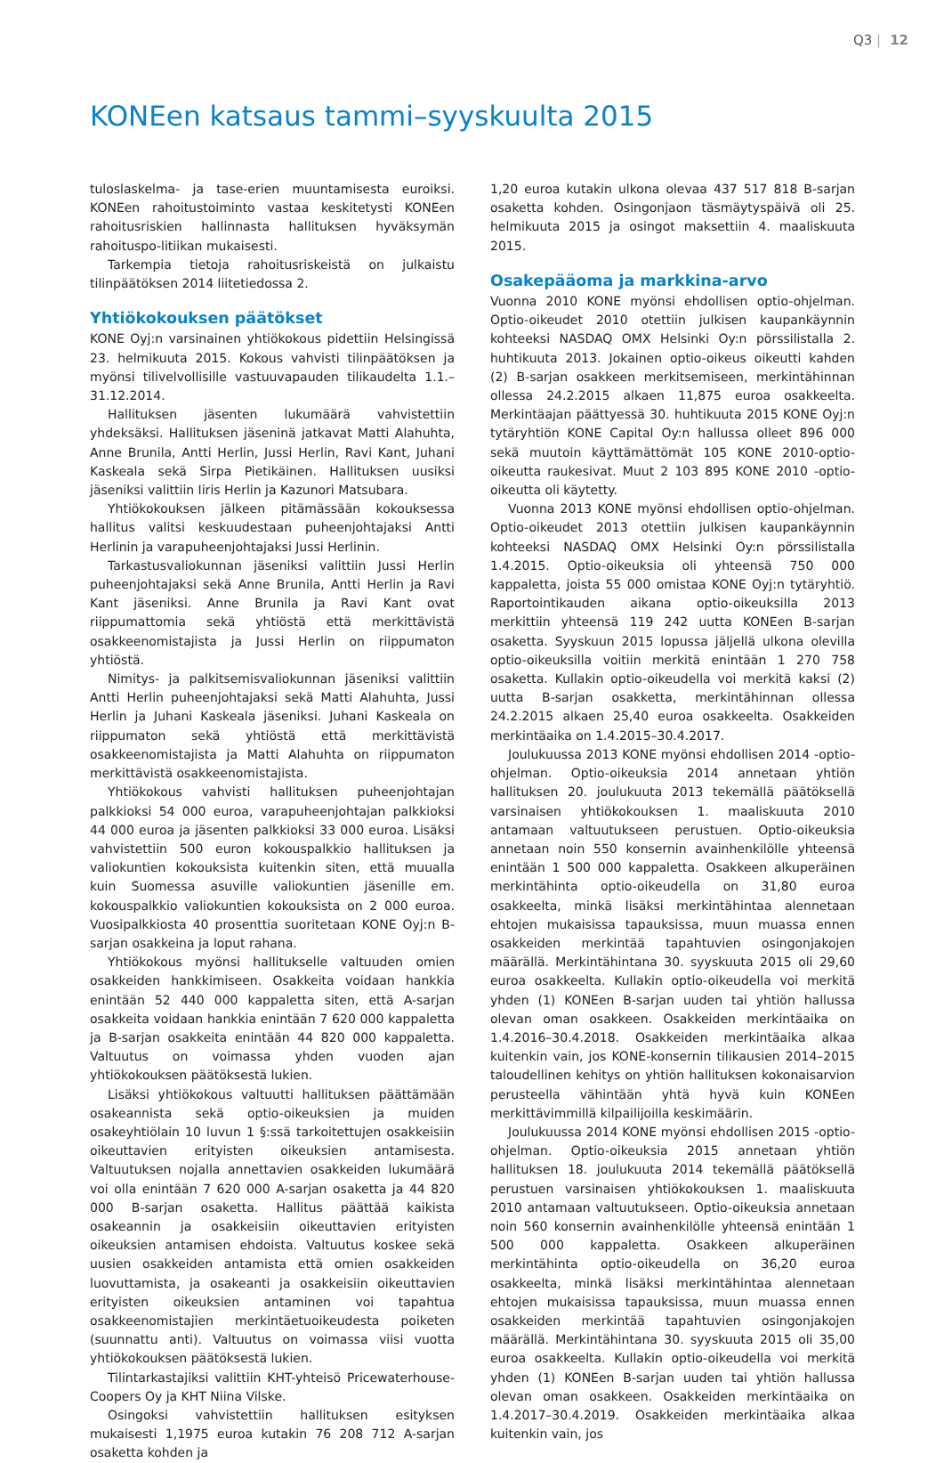Q3 | 12
KONEen katsaus tammi–syyskuulta 2015
tuloslaskelma- ja tase-erien muuntamisesta euroiksi. KONEen rahoitustoiminto vastaa keskitetysti KONEen rahoitusriskien hallinnasta hallituksen hyväksymän rahoituspo-litiikan mukaisesti.
Tarkempia tietoja rahoitusriskeistä on julkaistu tilinpäätöksen 2014 liitetiedossa 2.
Yhtiökokouksen päätökset
KONE Oyj:n varsinainen yhtiökokous pidettiin Helsingissä 23. helmikuuta 2015. Kokous vahvisti tilinpäätöksen ja myönsi tilivelvollisille vastuuvapauden tilikaudelta 1.1.–31.12.2014.
Hallituksen jäsenten lukumäärä vahvistettiin yhdeksäksi. Hallituksen jäseninä jatkavat Matti Alahuhta, Anne Brunila, Antti Herlin, Jussi Herlin, Ravi Kant, Juhani Kaskeala sekä Sirpa Pietikäinen. Hallituksen uusiksi jäseniksi valittiin Iiris Herlin ja Kazunori Matsubara.
Yhtiökokouksen jälkeen pitämässään kokouksessa hallitus valitsi keskuudestaan puheenjohtajaksi Antti Herlinin ja varapuheenjohtajaksi Jussi Herlinin.
Tarkastusvaliokunnan jäseniksi valittiin Jussi Herlin puheenjohtajaksi sekä Anne Brunila, Antti Herlin ja Ravi Kant jäseniksi. Anne Brunila ja Ravi Kant ovat riippumattomia sekä yhtiöstä että merkittävistä osakkeenomistajista ja Jussi Herlin on riippumaton yhtiöstä.
Nimitys- ja palkitsemisvaliokunnan jäseniksi valittiin Antti Herlin puheenjohtajaksi sekä Matti Alahuhta, Jussi Herlin ja Juhani Kaskeala jäseniksi. Juhani Kaskeala on riippumaton sekä yhtiöstä että merkittävistä osakkeenomistajista ja Matti Alahuhta on riippumaton merkittävistä osakkeenomistajista.
Yhtiökokous vahvisti hallituksen puheenjohtajan palkkioksi 54 000 euroa, varapuheenjohtajan palkkioksi 44 000 euroa ja jäsenten palkkioksi 33 000 euroa. Lisäksi vahvistettiin 500 euron kokouspalkkio hallituksen ja valiokuntien kokouksista kuitenkin siten, että muualla kuin Suomessa asuville valiokuntien jäsenille em. kokouspalkkio valiokuntien kokouksista on 2 000 euroa. Vuosipalkkiosta 40 prosenttia suoritetaan KONE Oyj:n B-sarjan osakkeina ja loput rahana.
Yhtiökokous myönsi hallitukselle valtuuden omien osakkeiden hankkimiseen. Osakkeita voidaan hankkia enintään 52 440 000 kappaletta siten, että A-sarjan osakkeita voidaan hankkia enintään 7 620 000 kappaletta ja B-sarjan osakkeita enintään 44 820 000 kappaletta. Valtuutus on voimassa yhden vuoden ajan yhtiökokouksen päätöksestä lukien.
Lisäksi yhtiökokous valtuutti hallituksen päättämään osakeannista sekä optio-oikeuksien ja muiden osakeyhtiölain 10 luvun 1 §:ssä tarkoitettujen osakkeisiin oikeuttavien erityisten oikeuksien antamisesta. Valtuutuksen nojalla annettavien osakkeiden lukumäärä voi olla enintään 7 620 000 A-sarjan osaketta ja 44 820 000 B-sarjan osaketta. Hallitus päättää kaikista osakeannin ja osakkeisiin oikeuttavien erityisten oikeuksien antamisen ehdoista. Valtuutus koskee sekä uusien osakkeiden antamista että omien osakkeiden luovuttamista, ja osakeanti ja osakkeisiin oikeuttavien erityisten oikeuksien antaminen voi tapahtua osakkeenomistajien merkintäetuoikeudesta poiketen (suunnattu anti). Valtuutus on voimassa viisi vuotta yhtiökokouksen päätöksestä lukien.
Tilintarkastajiksi valittiin KHT-yhteisö Pricewaterhouse-Coopers Oy ja KHT Niina Vilske.
Osingoksi vahvistettiin hallituksen esityksen mukaisesti 1,1975 euroa kutakin 76 208 712 A-sarjan osaketta kohden ja
1,20 euroa kutakin ulkona olevaa 437 517 818 B-sarjan osaketta kohden. Osingonjaon täsmäytyspäivä oli 25. helmikuuta 2015 ja osingot maksettiin 4. maaliskuuta 2015.
Osakepääoma ja markkina-arvo
Vuonna 2010 KONE myönsi ehdollisen optio-ohjelman. Optio-oikeudet 2010 otettiin julkisen kaupankäynnin kohteeksi NASDAQ OMX Helsinki Oy:n pörssilistalla 2. huhtikuuta 2013. Jokainen optio-oikeus oikeutti kahden (2) B-sarjan osakkeen merkitsemiseen, merkintähinnan ollessa 24.2.2015 alkaen 11,875 euroa osakkeelta. Merkintäajan päättyessä 30. huhtikuuta 2015 KONE Oyj:n tytäryhtiön KONE Capital Oy:n hallussa olleet 896 000 sekä muutoin käyttämättömät 105 KONE 2010-optio-oikeutta raukesivat. Muut 2 103 895 KONE 2010 -optio-oikeutta oli käytetty.
Vuonna 2013 KONE myönsi ehdollisen optio-ohjelman. Optio-oikeudet 2013 otettiin julkisen kaupankäynnin kohteeksi NASDAQ OMX Helsinki Oy:n pörssilistalla 1.4.2015. Optio-oikeuksia oli yhteensä 750 000 kappaletta, joista 55 000 omistaa KONE Oyj:n tytäryhtiö. Raportointikauden aikana optio-oikeuksilla 2013 merkittiin yhteensä 119 242 uutta KONEen B-sarjan osaketta. Syyskuun 2015 lopussa jäljellä ulkona olevilla optio-oikeuksilla voitiin merkitä enintään 1 270 758 osaketta. Kullakin optio-oikeudella voi merkitä kaksi (2) uutta B-sarjan osakketta, merkintähinnan ollessa 24.2.2015 alkaen 25,40 euroa osakkeelta. Osakkeiden merkintäaika on 1.4.2015–30.4.2017.
Joulukuussa 2013 KONE myönsi ehdollisen 2014 -optio-ohjelman. Optio-oikeuksia 2014 annetaan yhtiön hallituksen 20. joulukuuta 2013 tekemällä päätöksellä varsinaisen yhtiökokouksen 1. maaliskuuta 2010 antamaan valtuutukseen perustuen. Optio-oikeuksia annetaan noin 550 konsernin avainhenkilölle yhteensä enintään 1 500 000 kappaletta. Osakkeen alkuperäinen merkintähinta optio-oikeudella on 31,80 euroa osakkeelta, minkä lisäksi merkintähintaa alennetaan ehtojen mukaisissa tapauksissa, muun muassa ennen osakkeiden merkintää tapahtuvien osingonjakojen määrällä. Merkintähintana 30. syyskuuta 2015 oli 29,60 euroa osakkeelta. Kullakin optio-oikeudella voi merkitä yhden (1) KONEen B-sarjan uuden tai yhtiön hallussa olevan oman osakkeen. Osakkeiden merkintäaika on 1.4.2016–30.4.2018. Osakkeiden merkintäaika alkaa kuitenkin vain, jos KONE-konsernin tilikausien 2014–2015 taloudellinen kehitys on yhtiön hallituksen kokonaisarvion perusteella vähintään yhtä hyvä kuin KONEen merkittävimmillä kilpailijoilla keskimäärin.
Joulukuussa 2014 KONE myönsi ehdollisen 2015 -optio-ohjelman. Optio-oikeuksia 2015 annetaan yhtiön hallituksen 18. joulukuuta 2014 tekemällä päätöksellä perustuen varsinaisen yhtiökokouksen 1. maaliskuuta 2010 antamaan valtuutukseen. Optio-oikeuksia annetaan noin 560 konsernin avainhenkilölle yhteensä enintään 1 500 000 kappaletta. Osakkeen alkuperäinen merkintähinta optio-oikeudella on 36,20 euroa osakkeelta, minkä lisäksi merkintähintaa alennetaan ehtojen mukaisissa tapauksissa, muun muassa ennen osakkeiden merkintää tapahtuvien osingonjakojen määrällä. Merkintähintana 30. syyskuuta 2015 oli 35,00 euroa osakkeelta. Kullakin optio-oikeudella voi merkitä yhden (1) KONEen B-sarjan uuden tai yhtiön hallussa olevan oman osakkeen. Osakkeiden merkintäaika on 1.4.2017–30.4.2019. Osakkeiden merkintäaika alkaa kuitenkin vain, jos